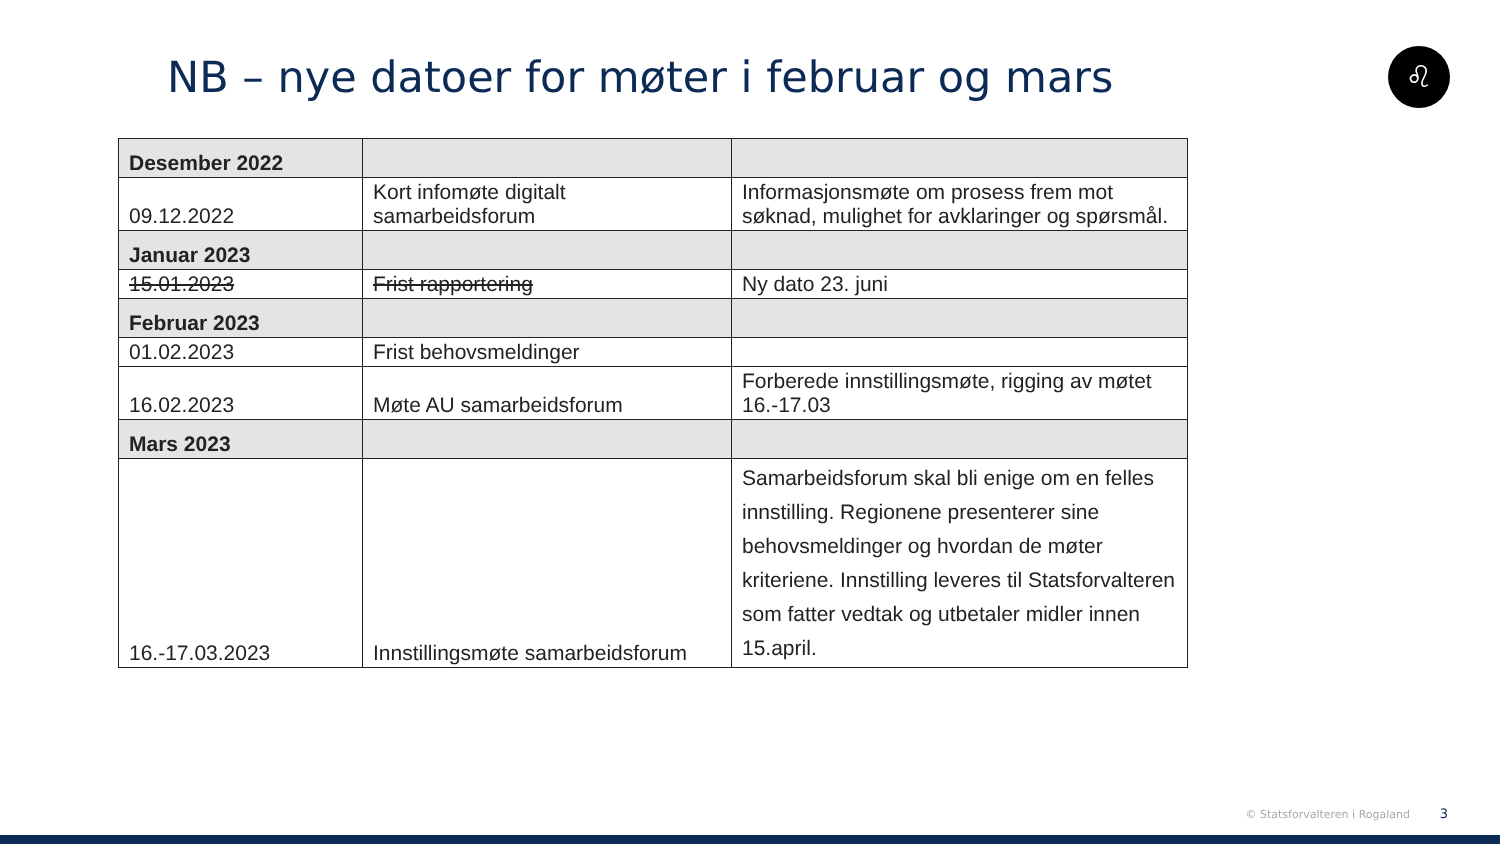NB – nye datoer for møter i februar og mars
♌
| Desember 2022 | | |
| 09.12.2022 | Kort infomøte digitalt samarbeidsforum | Informasjonsmøte om prosess frem mot søknad, mulighet for avklaringer og spørsmål. |
| Januar 2023 | | |
| 15.01.2023 | Frist rapportering | Ny dato 23. juni |
| Februar 2023 | | |
| 01.02.2023 | Frist behovsmeldinger | |
| 16.02.2023 | Møte AU samarbeidsforum | Forberede innstillingsmøte, rigging av møtet 16.-17.03 |
| Mars 2023 | | |
| 16.-17.03.2023 | Innstillingsmøte samarbeidsforum | Samarbeidsforum skal bli enige om en felles innstilling. Regionene presenterer sine behovsmeldinger og hvordan de møter kriteriene. Innstilling leveres til Statsforvalteren som fatter vedtak og utbetaler midler innen 15.april. |
© Statsforvalteren i Rogaland 3